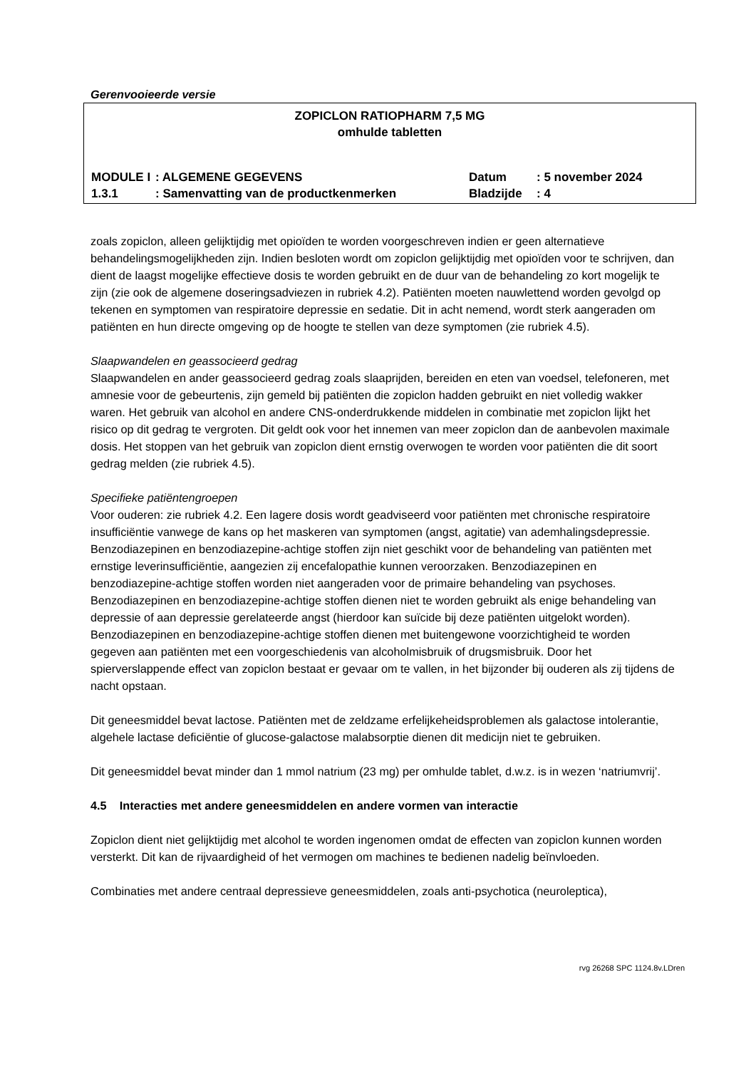Gerenvooieerde versie
ZOPICLON RATIOPHARM 7,5 MG
omhulde tabletten
| MODULE I | : ALGEMENE GEGEVENS | Datum | : 5 november 2024 |
| 1.3.1 | : Samenvatting van de productkenmerken | Bladzijde | : 4 |
zoals zopiclon, alleen gelijktijdig met opioïden te worden voorgeschreven indien er geen alternatieve behandelingsmogelijkheden zijn. Indien besloten wordt om zopiclon gelijktijdig met opioïden voor te schrijven, dan dient de laagst mogelijke effectieve dosis te worden gebruikt en de duur van de behandeling zo kort mogelijk te zijn (zie ook de algemene doseringsadviezen in rubriek 4.2). Patiënten moeten nauwlettend worden gevolgd op tekenen en symptomen van respiratoire depressie en sedatie. Dit in acht nemend, wordt sterk aangeraden om patiënten en hun directe omgeving op de hoogte te stellen van deze symptomen (zie rubriek 4.5).
Slaapwandelen en geassocieerd gedrag
Slaapwandelen en ander geassocieerd gedrag zoals slaaprijden, bereiden en eten van voedsel, telefoneren, met amnesie voor de gebeurtenis, zijn gemeld bij patiënten die zopiclon hadden gebruikt en niet volledig wakker waren. Het gebruik van alcohol en andere CNS-onderdrukkende middelen in combinatie met zopiclon lijkt het risico op dit gedrag te vergroten. Dit geldt ook voor het innemen van meer zopiclon dan de aanbevolen maximale dosis. Het stoppen van het gebruik van zopiclon dient ernstig overwogen te worden voor patiënten die dit soort gedrag melden (zie rubriek 4.5).
Specifieke patiëntengroepen
Voor ouderen: zie rubriek 4.2. Een lagere dosis wordt geadviseerd voor patiënten met chronische respiratoire insufficiëntie vanwege de kans op het maskeren van symptomen (angst, agitatie) van ademhalingsdepressie. Benzodiazepinen en benzodiazepine-achtige stoffen zijn niet geschikt voor de behandeling van patiënten met ernstige leverinsufficiëntie, aangezien zij encefalopathie kunnen veroorzaken. Benzodiazepinen en benzodiazepine-achtige stoffen worden niet aangeraden voor de primaire behandeling van psychoses. Benzodiazepinen en benzodiazepine-achtige stoffen dienen niet te worden gebruikt als enige behandeling van depressie of aan depressie gerelateerde angst (hierdoor kan suïcide bij deze patiënten uitgelokt worden). Benzodiazepinen en benzodiazepine-achtige stoffen dienen met buitengewone voorzichtigheid te worden gegeven aan patiënten met een voorgeschiedenis van alcoholmisbruik of drugsmisbruik. Door het spierverslappende effect van zopiclon bestaat er gevaar om te vallen, in het bijzonder bij ouderen als zij tijdens de nacht opstaan.
Dit geneesmiddel bevat lactose. Patiënten met de zeldzame erfelijkeheidsproblemen als galactose intolerantie, algehele lactase deficiëntie of glucose-galactose malabsorptie dienen dit medicijn niet te gebruiken.
Dit geneesmiddel bevat minder dan 1 mmol natrium (23 mg) per omhulde tablet, d.w.z. is in wezen ‘natriumvrij’.
4.5 Interacties met andere geneesmiddelen en andere vormen van interactie
Zopiclon dient niet gelijktijdig met alcohol te worden ingenomen omdat de effecten van zopiclon kunnen worden versterkt. Dit kan de rijvaardigheid of het vermogen om machines te bedienen nadelig beïnvloeden.
Combinaties met andere centraal depressieve geneesmiddelen, zoals anti-psychotica (neuroleptica),
rvg 26268 SPC 1124.8v.LDren